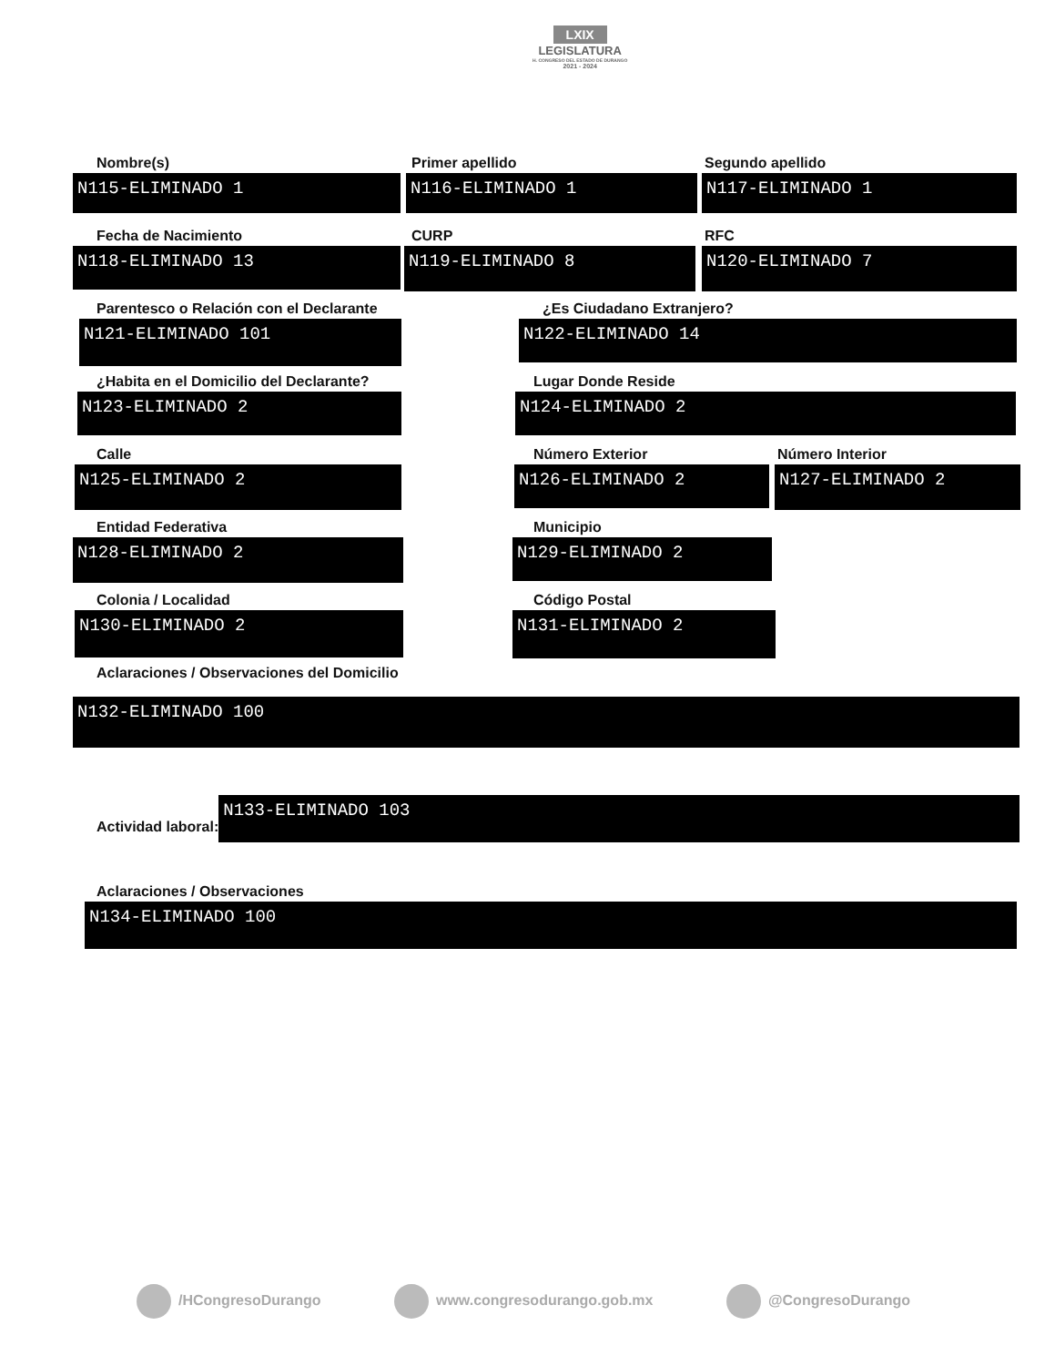LXIX
LEGISLATURA
H. CONGRESO DEL ESTADO DE DURANGO
2021 - 2024
Nombre(s)
N115-ELIMINADO 1
Primer apellido
N116-ELIMINADO 1
Segundo apellido
N117-ELIMINADO 1
Fecha de Nacimiento
N118-ELIMINADO 13
CURP
N119-ELIMINADO 8
RFC
N120-ELIMINADO 7
Parentesco o Relación con el Declarante
N121-ELIMINADO 101
¿Es Ciudadano Extranjero?
N122-ELIMINADO 14
¿Habita en el Domicilio del Declarante?
N123-ELIMINADO 2
Lugar Donde Reside
N124-ELIMINADO 2
Calle
N125-ELIMINADO 2
Número Exterior
N126-ELIMINADO 2
Número Interior
N127-ELIMINADO 2
Entidad Federativa
N128-ELIMINADO 2
Municipio
N129-ELIMINADO 2
Colonia / Localidad
N130-ELIMINADO 2
Código Postal
N131-ELIMINADO 2
Aclaraciones / Observaciones del Domicilio
N132-ELIMINADO 100
Actividad laboral:
N133-ELIMINADO 103
Aclaraciones / Observaciones
N134-ELIMINADO 100
/HCongresoDurango www.congresodurango.gob.mx @CongresoDurango